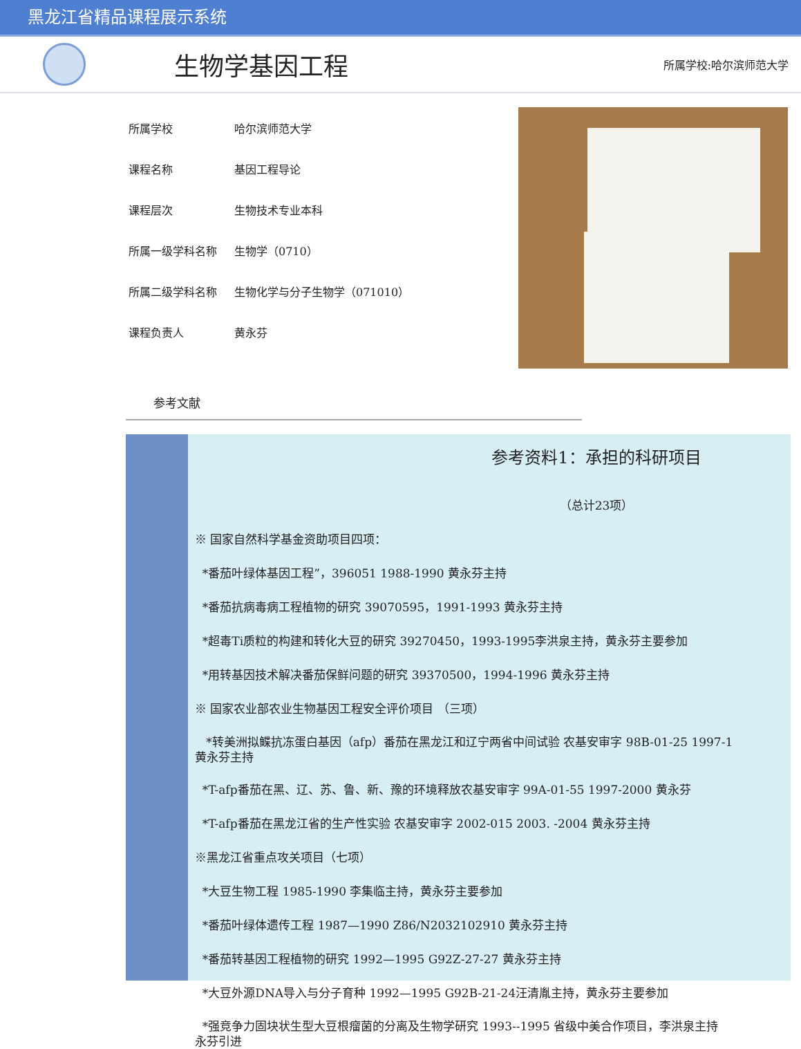黑龙江省精品课程展示系统
生物学基因工程
所属学校:哈尔滨师范大学
所属学校 哈尔滨师范大学
课程名称 基因工程导论
课程层次 生物技术专业本科
所属一级学科名称 生物学（0710）
所属二级学科名称 生物化学与分子生物学（071010）
课程负责人 黄永芬
参考文献
参考资料1：承担的科研项目
（总计23项）
※ 国家自然科学基金资助项目四项：
*番茄叶绿体基因工程”，396051 1988-1990 黄永芬主持
*番茄抗病毒病工程植物的研究 39070595，1991-1993 黄永芬主持
*超毒Ti质粒的构建和转化大豆的研究 39270450，1993-1995李洪泉主持，黄永芬主要参加
*用转基因技术解决番茄保鲜问题的研究 39370500，1994-1996 黄永芬主持
※ 国家农业部农业生物基因工程安全评价项目 （三项）
*转美洲拟鲽抗冻蛋白基因（afp）番茄在黑龙江和辽宁两省中间试验 农基安审字 98B-01-25 1997-1
黄永芬主持
*T-afp番茄在黑、辽、苏、鲁、新、豫的环境释放农基安审字 99A-01-55 1997-2000 黄永芬
*T-afp番茄在黑龙江省的生产性实验 农基安审字 2002-015 2003. -2004 黄永芬主持
※黑龙江省重点攻关项目（七项）
*大豆生物工程 1985-1990 李集临主持，黄永芬主要参加
*番茄叶绿体遗传工程 1987—1990 Z86/N2032102910 黄永芬主持
*番茄转基因工程植物的研究 1992—1995 G92Z-27-27 黄永芬主持
*大豆外源DNA导入与分子育种 1992—1995 G92B-21-24汪清胤主持，黄永芬主要参加
*强竞争力固块状生型大豆根瘤菌的分离及生物学研究 1993--1995 省级中美合作项目，李洪泉主持
永芬引进